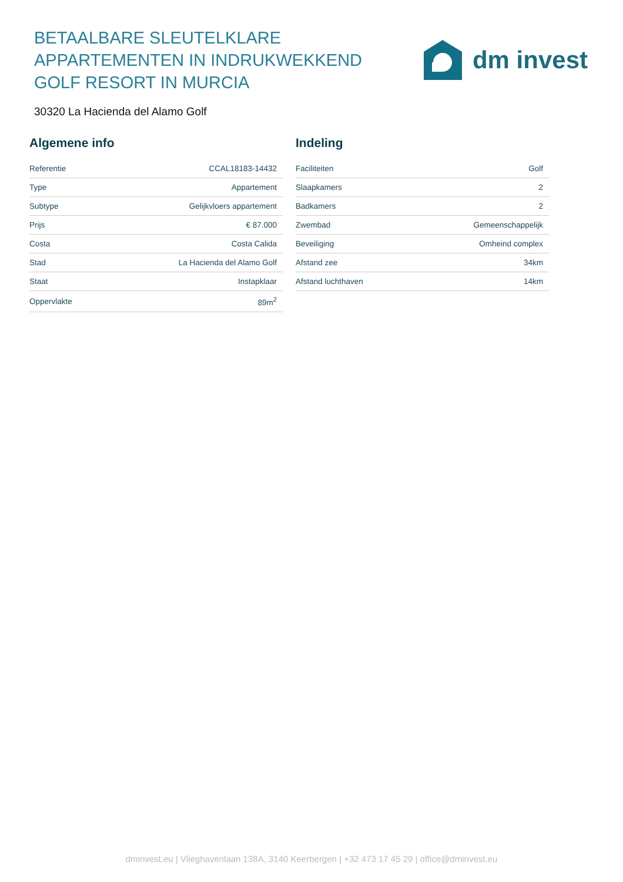BETAALBARE SLEUTELKLARE APPARTEMENTEN IN INDRUKWEKKEND GOLF RESORT IN MURCIA
dm invest
30320 La Hacienda del Alamo Golf
Algemene info
| Referentie | CCAL18183-14432 |
| Type | Appartement |
| Subtype | Gelijkvloers appartement |
| Prijs | € 87.000 |
| Costa | Costa Calida |
| Stad | La Hacienda del Alamo Golf |
| Staat | Instapklaar |
| Oppervlakte | 89m<sup>2</sup> |
Indeling
| Faciliteiten | Golf |
| Slaapkamers | 2 |
| Badkamers | 2 |
| Zwembad | Gemeenschappelijk |
| Beveiliging | Omheind complex |
| Afstand zee | 34km |
| Afstand luchthaven | 14km |
dminvest.eu | Vlieghavenlaan 138A, 3140 Keerbergen | +32 473 17 45 29 | office@dminvest.eu